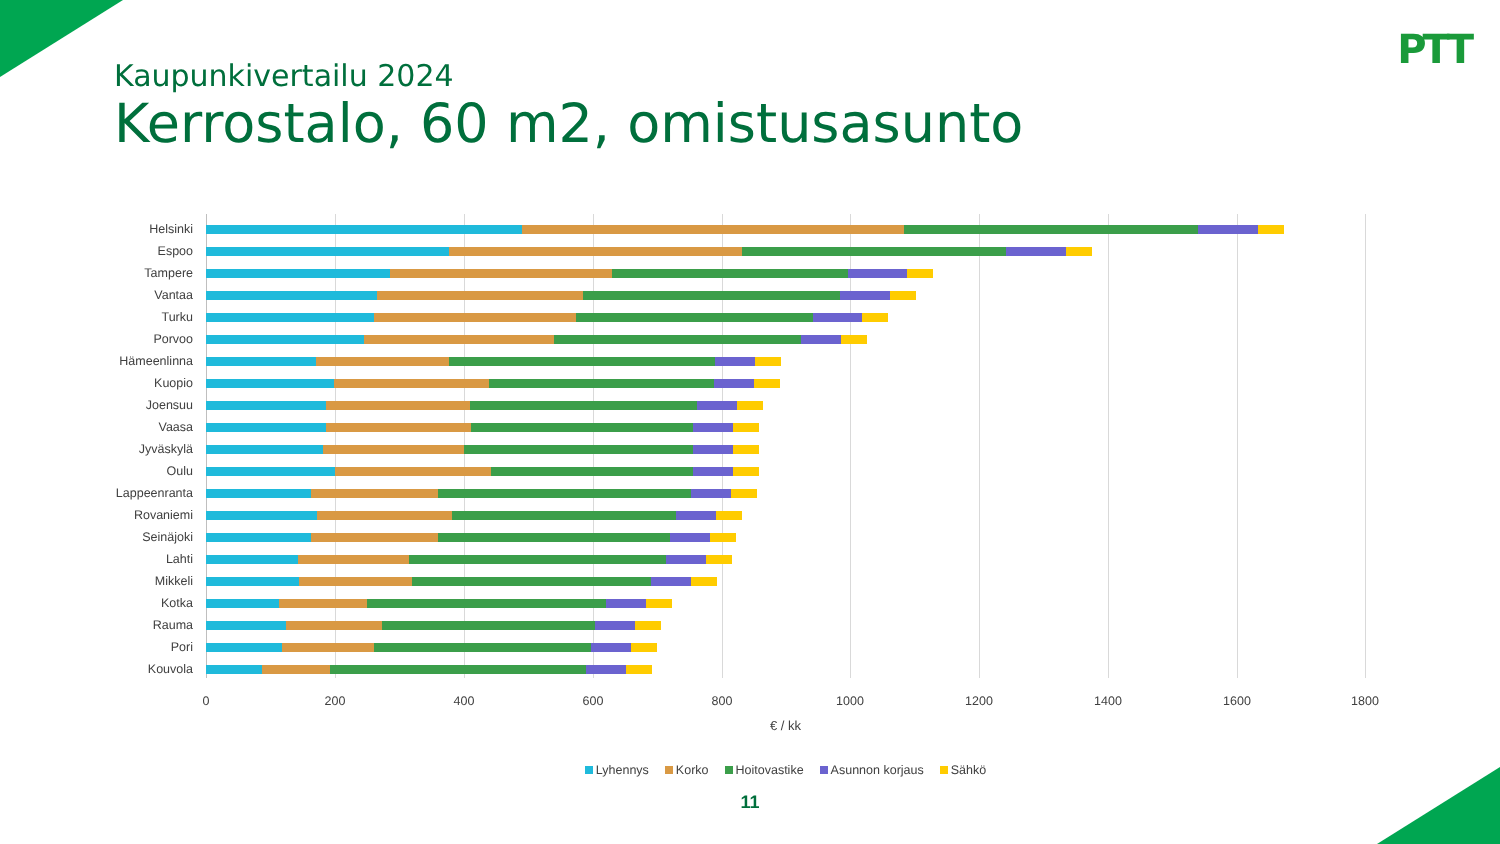PTT
Kaupunkivertailu 2024
Kerrostalo, 60 m2, omistusasunto
Helsinki
Espoo
Tampere
Vantaa
Turku
Porvoo
Hämeenlinna
Kuopio
Joensuu
Vaasa
Jyväskylä
Oulu
Lappeenranta
Rovaniemi
Seinäjoki
Lahti
Mikkeli
Kotka
Rauma
Pori
Kouvola
0 200 400 600 800 1000 1200 1400 1600 1800
€ / kk
Lyhennys Korko Hoitovastike Asunnon korjaus Sähkö
11